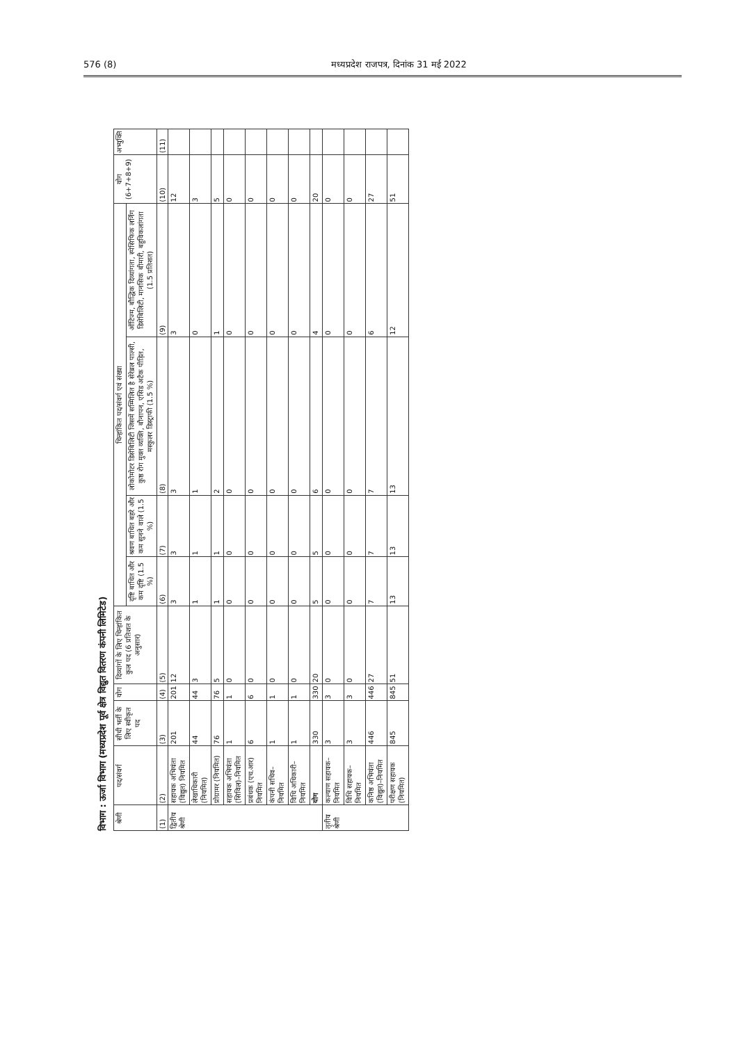576 (8) मध्यप्रदेश राजपत्र, दिनांक 31 मई 2022
विभाग : ऊर्जा विभाग (मध्यप्रदेश पूर्व क्षेत्र विद्युत वितरण कंपनी लिमिटेड)
| श्रेणी | पद/संवर्ग | सीधी भर्ती के लिए स्वीकृत पद | योग | दिव्यांगों के लिए चिन्हांकित कुल पद (6 प्रतिशत के अनुसार) | चिन्हांकित पद/संवर्ग एवं संख्या | | | | योग (6+7+8+9) | अभ्युक्ति |
| --- | --- | --- | --- | --- | --- | --- | --- | --- | --- | --- |
| | | | | | दृष्टि बाधित और कम दृष्टि (1.5 %) | श्रवण बाधित बहरे और कम सुनने वाले (1.5 %) | लोकोमोटर डिसेबिलिटी जिसमें सम्मिलित है सेरेब्रल पाल्सी, कुष्ठ रोग मुक्त व्यक्ति, बौनापन, एसिड अटैक पीड़ित, मस्कुलर डिस्ट्राफी (1.5 %) | ऑटिज्म, बौद्धिक दिव्यांगता, स्पेसिफिक लर्निंग डिसेबिलिटी, मानसिक बीमारी, बहुविकलांगता (1.5 प्रतिशत) | | |
| (1) | (2) | (3) | (4) | (5) | (6) | (7) | (8) | (9) | (10) | (11) |
| द्वितीय श्रेणी | सहायक अभियंता (विद्युत) नियमित | 201 | 201 | 12 | 3 | 3 | 3 | 3 | 12 | |
| | लेखाधिकारी (नियमित) | 44 | 44 | 3 | 1 | 1 | 1 | 0 | 3 | |
| | प्रोग्रामर (नियमित) | 76 | 76 | 5 | 1 | 1 | 2 | 1 | 5 | |
| | सहायक अभियंता (सिविल)–नियमित | 1 | 1 | 0 | 0 | 0 | 0 | 0 | 0 | |
| | प्रबंधक (एच.आर) नियमित | 6 | 6 | 0 | 0 | 0 | 0 | 0 | 0 | |
| | कंपनी सचिव– नियमित | 1 | 1 | 0 | 0 | 0 | 0 | 0 | 0 | |
| | विधि अधिकारी–नियमित | 1 | 1 | 0 | 0 | 0 | 0 | 0 | 0 | |
| | योग | 330 | 330 | 20 | 5 | 5 | 6 | 4 | 20 | |
| तृतीय श्रेणी | कल्याण सहायक–नियमित | 3 | 3 | 0 | 0 | 0 | 0 | 0 | 0 | |
| | विधि सहायक– नियमित | 3 | 3 | 0 | 0 | 0 | 0 | 0 | 0 | |
| | कनिष्ठ अभियंता (विद्युत)–नियमित | 446 | 446 | 27 | 7 | 7 | 7 | 6 | 27 | |
| | परीक्षण सहायक (नियमित) | 845 | 845 | 51 | 13 | 13 | 13 | 12 | 51 | |